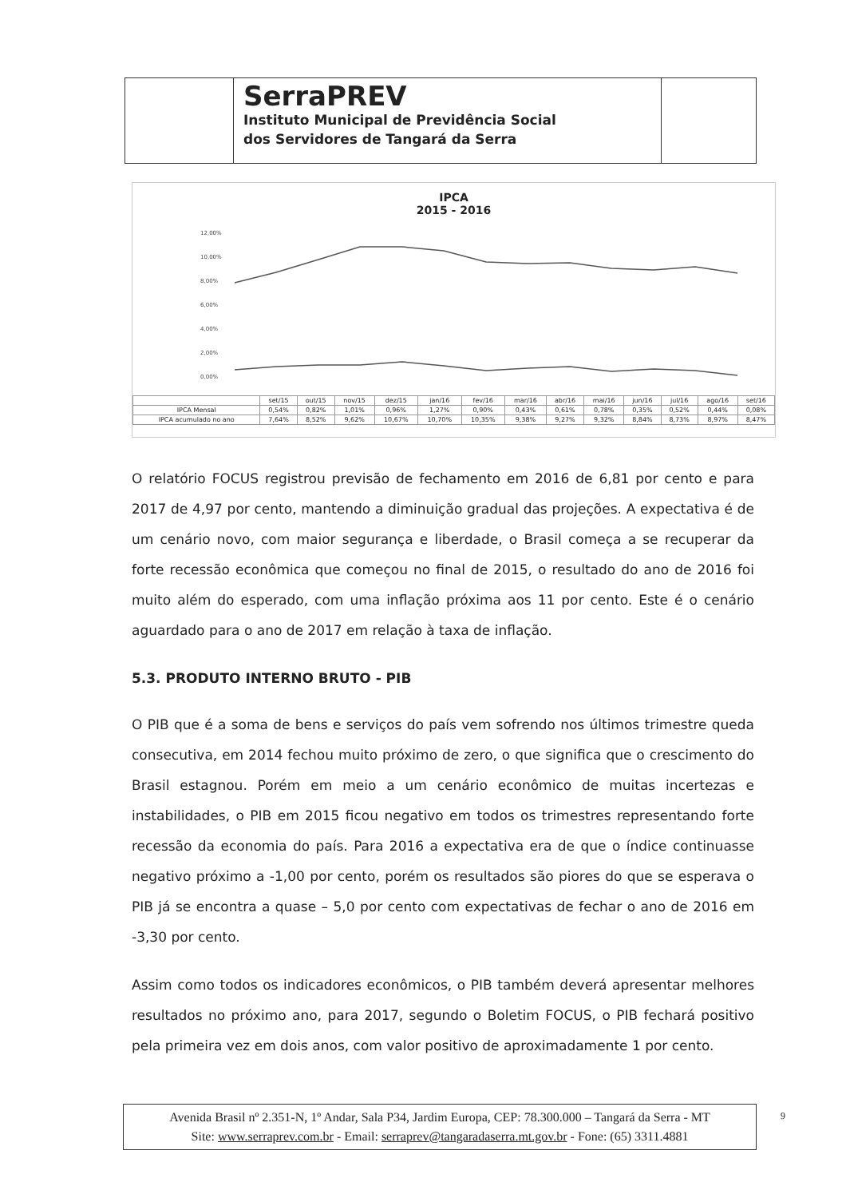SerraPREV
Instituto Municipal de Previdência Social
dos Servidores de Tangará da Serra
IPCA
2015 - 2016
12,00%
10,00%
8,00%
6,00%
4,00%
2,00%
0,00%
| | set/15 | out/15 | nov/15 | dez/15 | jan/16 | fev/16 | mar/16 | abr/16 | mai/16 | jun/16 | jul/16 | ago/16 | set/16 |
| --- | --- | --- | --- | --- | --- | --- | --- | --- | --- | --- | --- | --- | --- |
| IPCA Mensal | 0,54% | 0,82% | 1,01% | 0,96% | 1,27% | 0,90% | 0,43% | 0,61% | 0,78% | 0,35% | 0,52% | 0,44% | 0,08% |
| IPCA acumulado no ano | 7,64% | 8,52% | 9,62% | 10,67% | 10,70% | 10,35% | 9,38% | 9,27% | 9,32% | 8,84% | 8,73% | 8,97% | 8,47% |
O relatório FOCUS registrou previsão de fechamento em 2016 de 6,81 por cento e para 2017 de 4,97 por cento, mantendo a diminuição gradual das projeções. A expectativa é de um cenário novo, com maior segurança e liberdade, o Brasil começa a se recuperar da forte recessão econômica que começou no final de 2015, o resultado do ano de 2016 foi muito além do esperado, com uma inflação próxima aos 11 por cento. Este é o cenário aguardado para o ano de 2017 em relação à taxa de inflação.
5.3. PRODUTO INTERNO BRUTO - PIB
O PIB que é a soma de bens e serviços do país vem sofrendo nos últimos trimestre queda consecutiva, em 2014 fechou muito próximo de zero, o que significa que o crescimento do Brasil estagnou. Porém em meio a um cenário econômico de muitas incertezas e instabilidades, o PIB em 2015 ficou negativo em todos os trimestres representando forte recessão da economia do país. Para 2016 a expectativa era de que o índice continuasse negativo próximo a -1,00 por cento, porém os resultados são piores do que se esperava o PIB já se encontra a quase – 5,0 por cento com expectativas de fechar o ano de 2016 em -3,30 por cento.
Assim como todos os indicadores econômicos, o PIB também deverá apresentar melhores resultados no próximo ano, para 2017, segundo o Boletim FOCUS, o PIB fechará positivo pela primeira vez em dois anos, com valor positivo de aproximadamente 1 por cento.
Avenida Brasil nº 2.351-N, 1º Andar, Sala P34, Jardim Europa, CEP: 78.300.000 – Tangará da Serra - MT
Site: www.serraprev.com.br - Email: serraprev@tangaradaserra.mt.gov.br - Fone: (65) 3311.4881
9